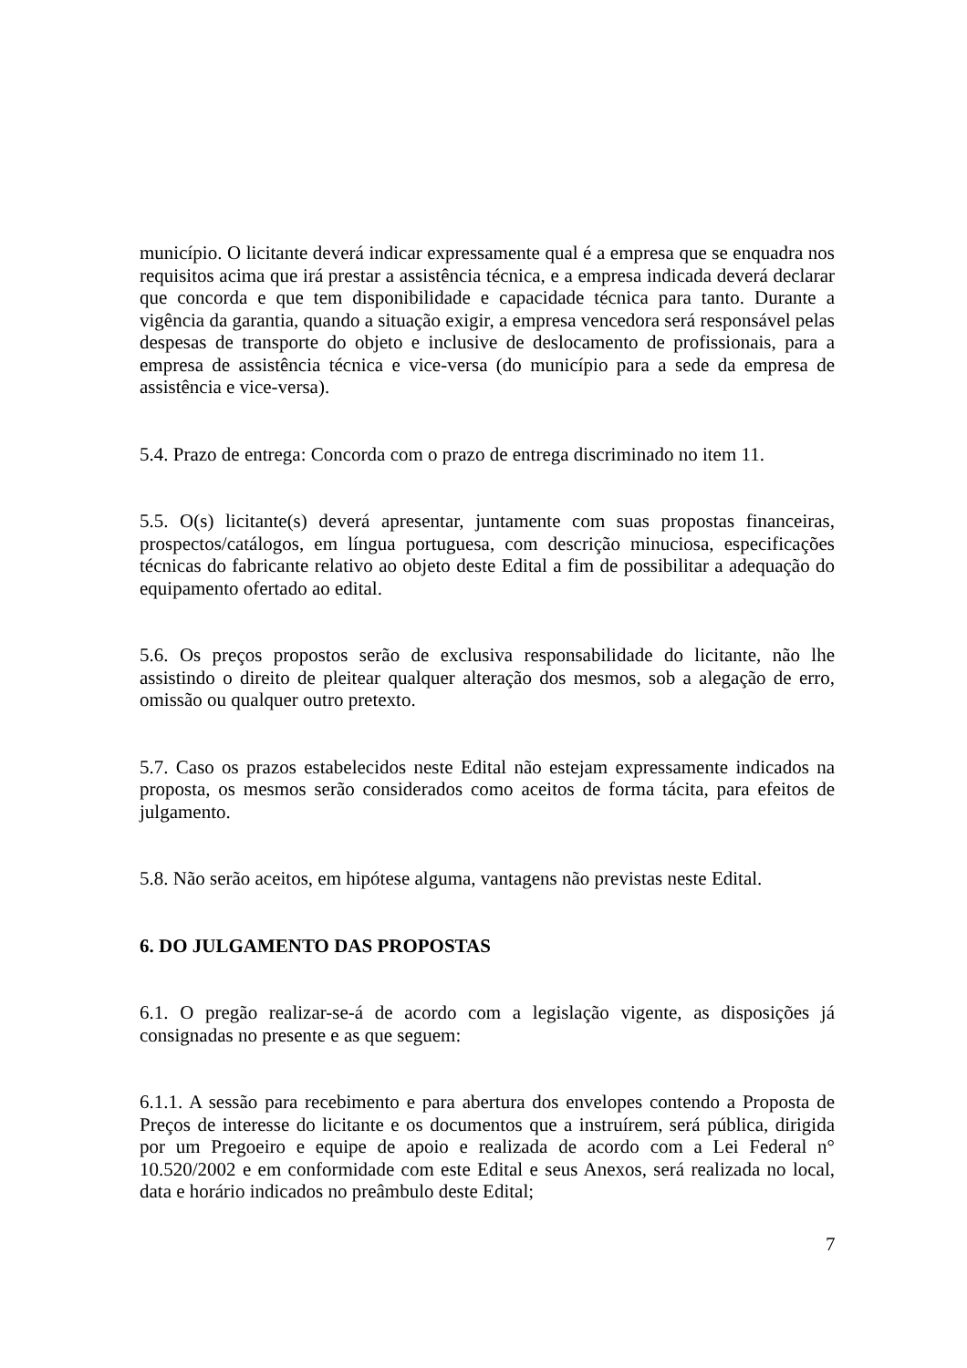município. O licitante deverá indicar expressamente qual é a empresa que se enquadra nos requisitos acima que irá prestar a assistência técnica, e a empresa indicada deverá declarar que concorda e que tem disponibilidade e capacidade técnica para tanto. Durante a vigência da garantia, quando a situação exigir, a empresa vencedora será responsável pelas despesas de transporte do objeto e inclusive de deslocamento de profissionais, para a empresa de assistência técnica e vice-versa (do município para a sede da empresa de assistência e vice-versa).
5.4. Prazo de entrega: Concorda com o prazo de entrega discriminado no item 11.
5.5. O(s) licitante(s) deverá apresentar, juntamente com suas propostas financeiras, prospectos/catálogos, em língua portuguesa, com descrição minuciosa, especificações técnicas do fabricante relativo ao objeto deste Edital a fim de possibilitar a adequação do equipamento ofertado ao edital.
5.6. Os preços propostos serão de exclusiva responsabilidade do licitante, não lhe assistindo o direito de pleitear qualquer alteração dos mesmos, sob a alegação de erro, omissão ou qualquer outro pretexto.
5.7. Caso os prazos estabelecidos neste Edital não estejam expressamente indicados na proposta, os mesmos serão considerados como aceitos de forma tácita, para efeitos de julgamento.
5.8. Não serão aceitos, em hipótese alguma, vantagens não previstas neste Edital.
6. DO JULGAMENTO DAS PROPOSTAS
6.1. O pregão realizar-se-á de acordo com a legislação vigente, as disposições já consignadas no presente e as que seguem:
6.1.1. A sessão para recebimento e para abertura dos envelopes contendo a Proposta de Preços de interesse do licitante e os documentos que a instruírem, será pública, dirigida por um Pregoeiro e equipe de apoio e realizada de acordo com a Lei Federal n° 10.520/2002 e em conformidade com este Edital e seus Anexos, será realizada no local, data e horário indicados no preâmbulo deste Edital;
7